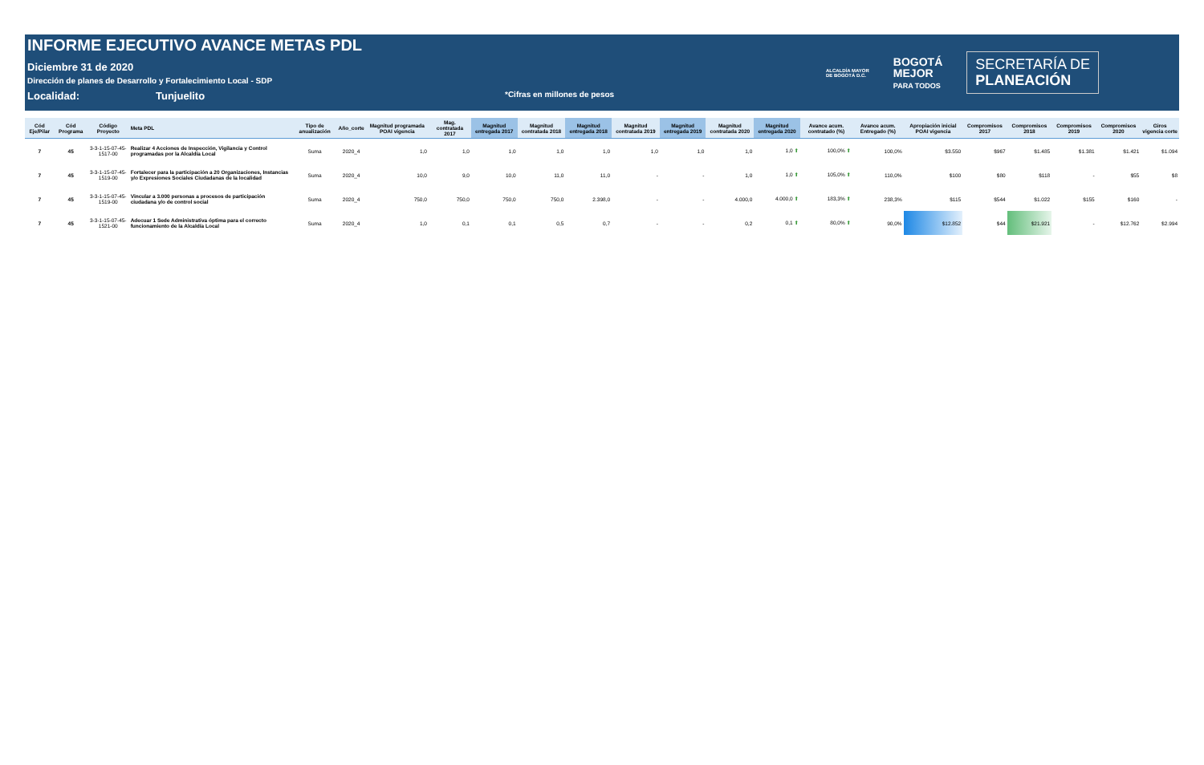INFORME EJECUTIVO AVANCE METAS PDL
Diciembre 31 de 2020
Dirección de planes de Desarrollo y Fortalecimiento Local - SDP
Localidad: Tunjuelito *Cifras en millones de pesos
ALCALDÍA MAYOR
DE BOGOTÁ D.C.
BOGOTÁ
MEJOR
PARA TODOS
SECRETARÍA DE
PLANEACIÓN
| Cód Eje/Pilar | Cód Programa | Código Proyecto | Meta PDL | Tipo de anualización | Año_corte | Magnitud programada POAI vigencia | Mag. contratada 2017 | Magnitud entregada 2017 | Magnitud contratada 2018 | Magnitud entregada 2018 | Magnitud contratada 2019 | Magnitud entregada 2019 | Magnitud contratada 2020 | Magnitud entregada 2020 | Avance acum. contratado (%) | Avance acum. Entregado (%) | Apropiación inicial POAI vigencia | Compromisos 2017 | Compromisos 2018 | Compromisos 2019 | Compromisos 2020 | Giros vigencia corte |
| --- | --- | --- | --- | --- | --- | --- | --- | --- | --- | --- | --- | --- | --- | --- | --- | --- | --- | --- | --- | --- | --- | --- |
| 7 | 45 | 3-3-1-15-07-45-1517-00 | Realizar 4 Acciones de Inspección, Vigilancia y Control programadas por la Alcaldía Local | Suma | 2020_4 | 1,0 | 1,0 | 1,0 | 1,0 | 1,0 | 1,0 | 1,0 | 1,0 | 1,0 ⬆ | 100,0% ⬆ | 100,0% | $3.550 | $967 | $1.485 | $1.381 | $1.421 | $1.094 |
| 7 | 45 | 3-3-1-15-07-45-1519-00 | Fortalecer para la participación a 20 Organizaciones, Instancias y/o Expresiones Sociales Ciudadanas de la localidad | Suma | 2020_4 | 10,0 | 9,0 | 10,0 | 11,0 | 11,0 | - | - | 1,0 | 1,0 ⬆ | 105,0% ⬆ | 110,0% | $100 | $80 | $118 | - | $55 | $8 |
| 7 | 45 | 3-3-1-15-07-45-1519-00 | Vincular a 3.000 personas a procesos de participación ciudadana y/o de control social | Suma | 2020_4 | 750,0 | 750,0 | 750,0 | 750,0 | 2.398,0 | - | - | 4.000,0 | 4.000,0 ⬆ | 183,3% ⬆ | 238,3% | $115 | $544 | $1.022 | $155 | $160 | - |
| 7 | 45 | 3-3-1-15-07-45-1521-00 | Adecuar 1 Sede Administrativa óptima para el correcto funcionamiento de la Alcaldía Local | Suma | 2020_4 | 1,0 | 0,1 | 0,1 | 0,5 | 0,7 | - | - | 0,2 | 0,1 ⬆ | 80,0% ⬆ | 90,0% | $12.852 | $44 | $21.921 | - | $12.762 | $2.994 |